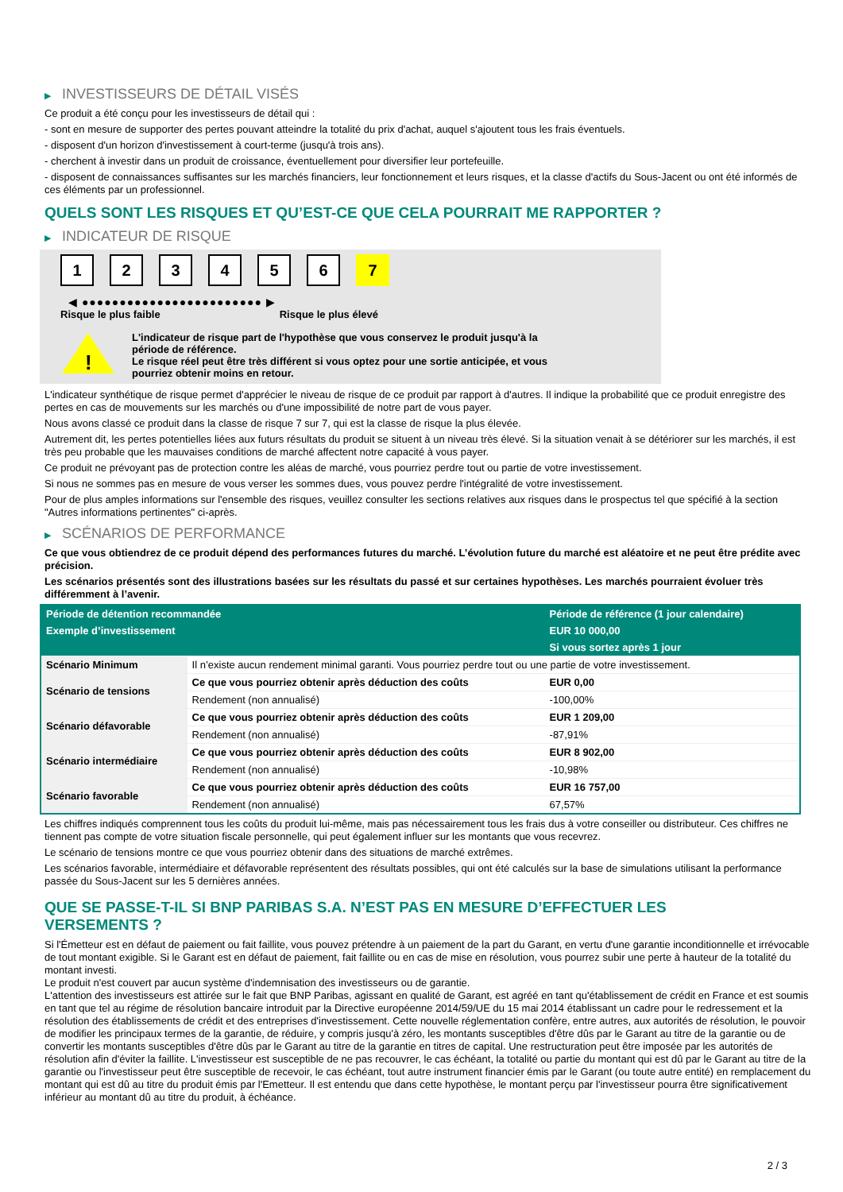▶ INVESTISSEURS DE DÉTAIL VISÉS
Ce produit a été conçu pour les investisseurs de détail qui :
- sont en mesure de supporter des pertes pouvant atteindre la totalité du prix d'achat, auquel s'ajoutent tous les frais éventuels.
- disposent d'un horizon d'investissement à court-terme (jusqu'à trois ans).
- cherchent à investir dans un produit de croissance, éventuellement pour diversifier leur portefeuille.
- disposent de connaissances suffisantes sur les marchés financiers, leur fonctionnement et leurs risques, et la classe d'actifs du Sous-Jacent ou ont été informés de ces éléments par un professionnel.
QUELS SONT LES RISQUES ET QU’EST-CE QUE CELA POURRAIT ME RAPPORTER ?
▶ INDICATEUR DE RISQUE
1 2 3 4 5 6 7
◀ ●●●●●●●●●●●●●●●●●●●●●●●● ▶
Risque le plus faible Risque le plus élevé
!
L'indicateur de risque part de l'hypothèse que vous conservez le produit jusqu'à la
période de référence.
Le risque réel peut être très différent si vous optez pour une sortie anticipée, et vous
pourriez obtenir moins en retour.
L'indicateur synthétique de risque permet d'apprécier le niveau de risque de ce produit par rapport à d'autres. Il indique la probabilité que ce produit enregistre des pertes en cas de mouvements sur les marchés ou d'une impossibilité de notre part de vous payer.
Nous avons classé ce produit dans la classe de risque 7 sur 7, qui est la classe de risque la plus élevée.
Autrement dit, les pertes potentielles liées aux futurs résultats du produit se situent à un niveau très élevé. Si la situation venait à se détériorer sur les marchés, il est très peu probable que les mauvaises conditions de marché affectent notre capacité à vous payer.
Ce produit ne prévoyant pas de protection contre les aléas de marché, vous pourriez perdre tout ou partie de votre investissement.
Si nous ne sommes pas en mesure de vous verser les sommes dues, vous pouvez perdre l'intégralité de votre investissement.
Pour de plus amples informations sur l'ensemble des risques, veuillez consulter les sections relatives aux risques dans le prospectus tel que spécifié à la section "Autres informations pertinentes" ci-après.
▶ SCÉNARIOS DE PERFORMANCE
Ce que vous obtiendrez de ce produit dépend des performances futures du marché. L’évolution future du marché est aléatoire et ne peut être prédite avec précision.
Les scénarios présentés sont des illustrations basées sur les résultats du passé et sur certaines hypothèses. Les marchés pourraient évoluer très différemment à l’avenir.
| Période de détention recommandée | | Période de référence (1 jour calendaire) |
| --- | --- | --- |
| Exemple d’investissement | | EUR 10 000,00 |
| | | Si vous sortez après 1 jour |
| Scénario Minimum | Il n’existe aucun rendement minimal garanti. Vous pourriez perdre tout ou une partie de votre investissement. | |
| Scénario de tensions | Ce que vous pourriez obtenir après déduction des coûts | EUR 0,00 |
| | Rendement (non annualisé) | -100,00% |
| Scénario défavorable | Ce que vous pourriez obtenir après déduction des coûts | EUR 1 209,00 |
| | Rendement (non annualisé) | -87,91% |
| Scénario intermédiaire | Ce que vous pourriez obtenir après déduction des coûts | EUR 8 902,00 |
| | Rendement (non annualisé) | -10,98% |
| Scénario favorable | Ce que vous pourriez obtenir après déduction des coûts | EUR 16 757,00 |
| | Rendement (non annualisé) | 67,57% |
Les chiffres indiqués comprennent tous les coûts du produit lui-même, mais pas nécessairement tous les frais dus à votre conseiller ou distributeur. Ces chiffres ne tiennent pas compte de votre situation fiscale personnelle, qui peut également influer sur les montants que vous recevrez.
Le scénario de tensions montre ce que vous pourriez obtenir dans des situations de marché extrêmes.
Les scénarios favorable, intermédiaire et défavorable représentent des résultats possibles, qui ont été calculés sur la base de simulations utilisant la performance passée du Sous-Jacent sur les 5 dernières années.
QUE SE PASSE-T-IL SI BNP PARIBAS S.A. N’EST PAS EN MESURE D’EFFECTUER LES
VERSEMENTS ?
Si l'Émetteur est en défaut de paiement ou fait faillite, vous pouvez prétendre à un paiement de la part du Garant, en vertu d'une garantie inconditionnelle et irrévocable de tout montant exigible. Si le Garant est en défaut de paiement, fait faillite ou en cas de mise en résolution, vous pourrez subir une perte à hauteur de la totalité du montant investi.
Le produit n'est couvert par aucun système d'indemnisation des investisseurs ou de garantie.
L'attention des investisseurs est attirée sur le fait que BNP Paribas, agissant en qualité de Garant, est agréé en tant qu'établissement de crédit en France et est soumis en tant que tel au régime de résolution bancaire introduit par la Directive européenne 2014/59/UE du 15 mai 2014 établissant un cadre pour le redressement et la résolution des établissements de crédit et des entreprises d'investissement. Cette nouvelle réglementation confère, entre autres, aux autorités de résolution, le pouvoir de modifier les principaux termes de la garantie, de réduire, y compris jusqu'à zéro, les montants susceptibles d'être dûs par le Garant au titre de la garantie ou de convertir les montants susceptibles d'être dûs par le Garant au titre de la garantie en titres de capital. Une restructuration peut être imposée par les autorités de résolution afin d'éviter la faillite. L'investisseur est susceptible de ne pas recouvrer, le cas échéant, la totalité ou partie du montant qui est dû par le Garant au titre de la garantie ou l'investisseur peut être susceptible de recevoir, le cas échéant, tout autre instrument financier émis par le Garant (ou toute autre entité) en remplacement du montant qui est dû au titre du produit émis par l'Emetteur. Il est entendu que dans cette hypothèse, le montant perçu par l'investisseur pourra être significativement inférieur au montant dû au titre du produit, à échéance.
2 / 3